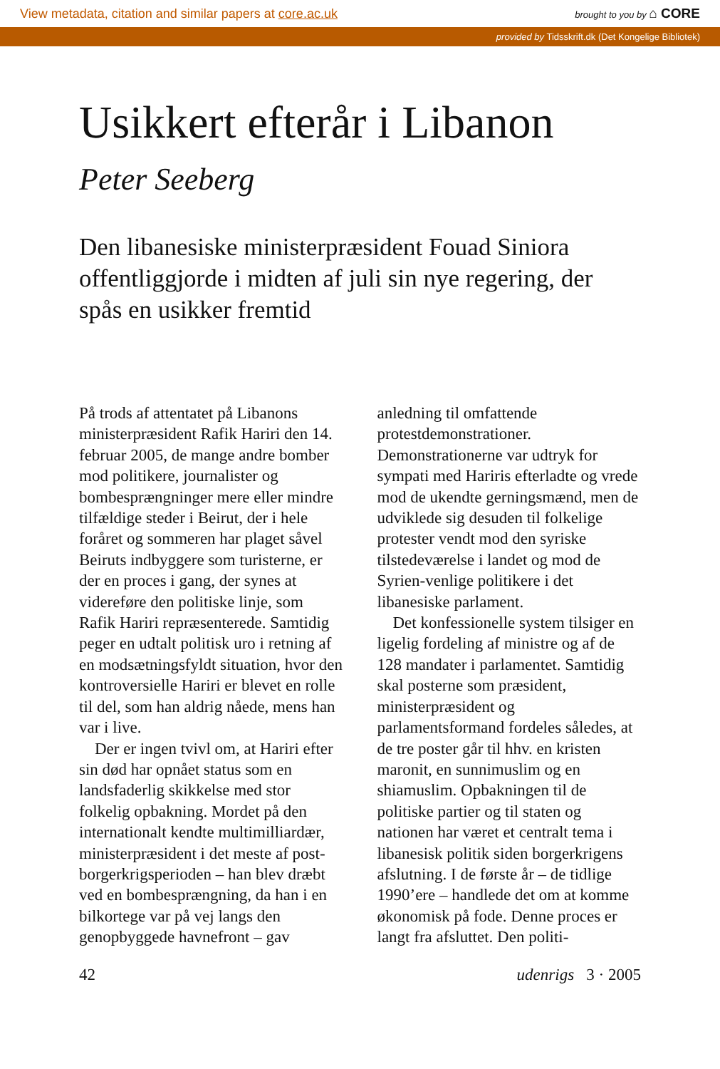View metadata, citation and similar papers at core.ac.uk brought to you by ⌂ CORE
provided by Tidsskrift.dk (Det Kongelige Bibliotek)
Usikkert efterår i Libanon
Peter Seeberg
Den libanesiske ministerpræsident Fouad Siniora offentliggjorde i midten af juli sin nye regering, der spås en usikker fremtid
På trods af attentatet på Libanons ministerpræsident Rafik Hariri den 14. februar 2005, de mange andre bomber mod politikere, journalister og bombesprængninger mere eller mindre tilfældige steder i Beirut, der i hele foråret og sommeren har plaget såvel Beiruts indbyggere som turisterne, er der en proces i gang, der synes at videreføre den politiske linje, som Rafik Hariri repræsenterede. Samtidig peger en udtalt politisk uro i retning af en modsætningsfyldt situation, hvor den kontroversielle Hariri er blevet en rolle til del, som han aldrig nåede, mens han var i live.
Der er ingen tvivl om, at Hariri efter sin død har opnået status som en landsfaderlig skikkelse med stor folkelig opbakning. Mordet på den internationalt kendte multimilliardær, ministerpræsident i det meste af post-borgerkrigsperioden – han blev dræbt ved en bombesprængning, da han i en bilkortege var på vej langs den genopbyggede havnefront – gav anledning til omfattende protestdemonstrationer. Demonstrationerne var udtryk for sympati med Hariris efterladte og vrede mod de ukendte gerningsmænd, men de udviklede sig desuden til folkelige protester vendt mod den syriske tilstedeværelse i landet og mod de Syrien-venlige politikere i det libanesiske parlament.
Det konfessionelle system tilsiger en ligelig fordeling af ministre og af de 128 mandater i parlamentet. Samtidig skal posterne som præsident, ministerpræsident og parlamentsformand fordeles således, at de tre poster går til hhv. en kristen maronit, en sunnimuslim og en shiamuslim. Opbakningen til de politiske partier og til staten og nationen har været et centralt tema i libanesisk politik siden borgerkrigens afslutning. I de første år – de tidlige 1990’ere – handlede det om at komme økonomisk på fode. Denne proces er langt fra afsluttet. Den politi-
42 udenrigs 3 · 2005